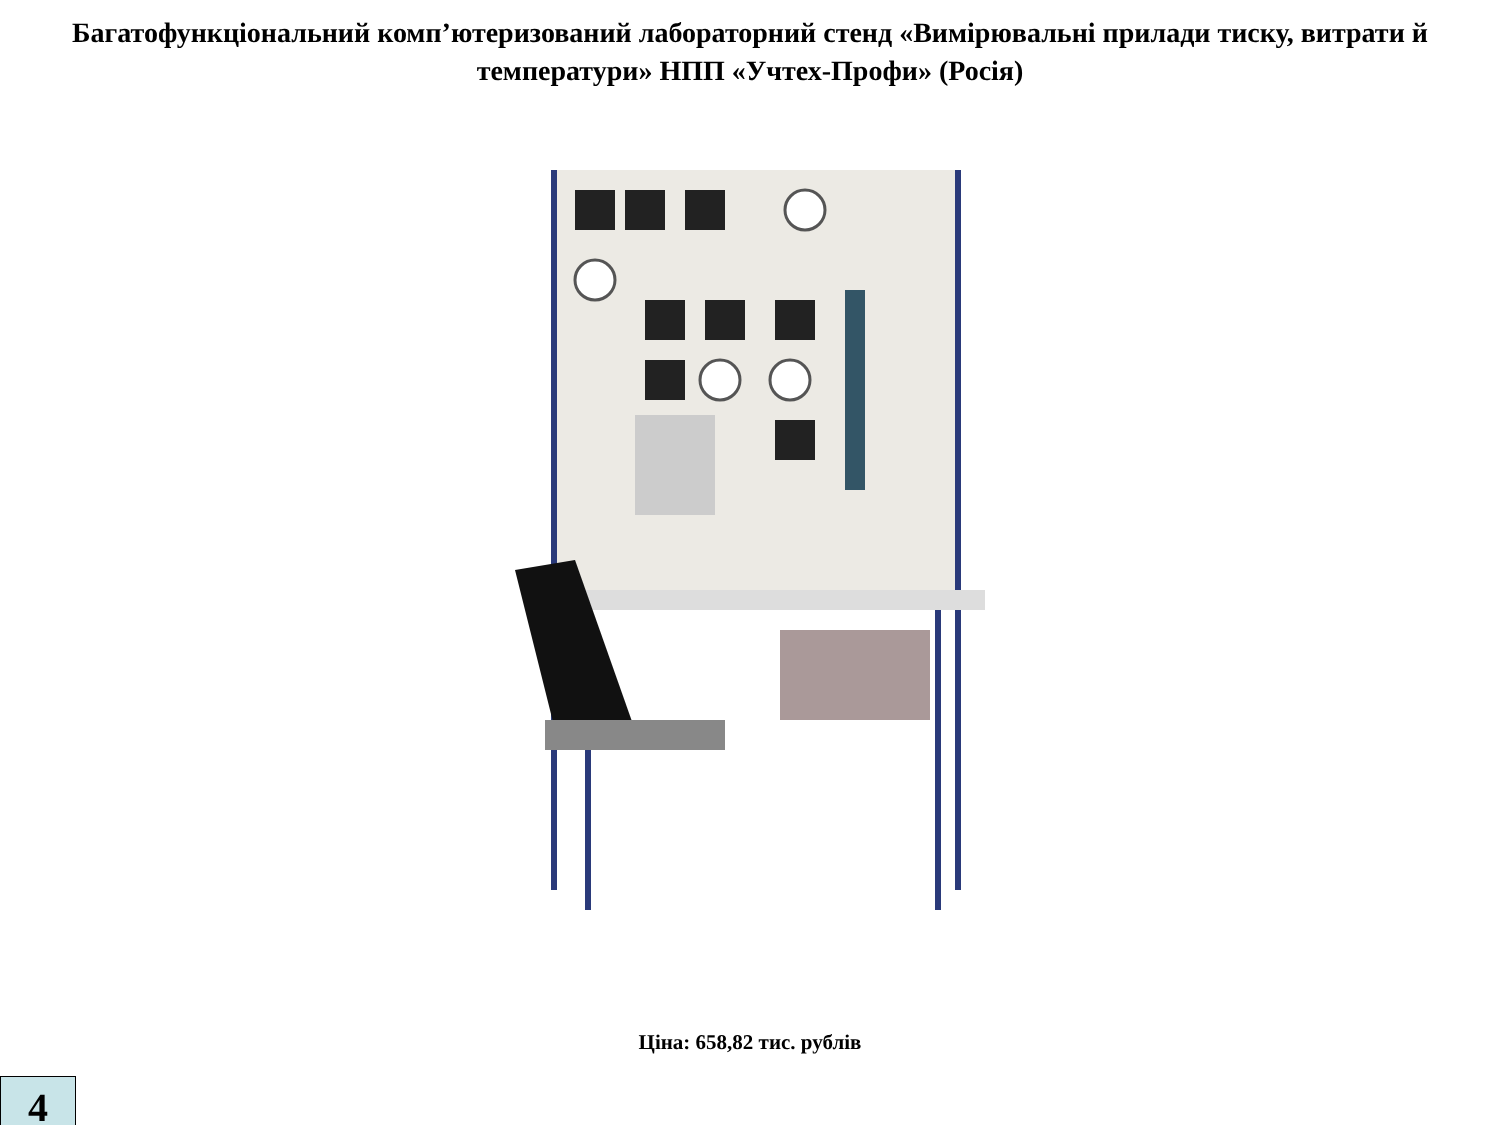Багатофункціональний комп’ютеризований лабораторний стенд «Вимірювальні прилади тиску, витрати й температури» НПП «Учтех-Профи» (Росія)
Ціна: 658,82 тис. рублів
4